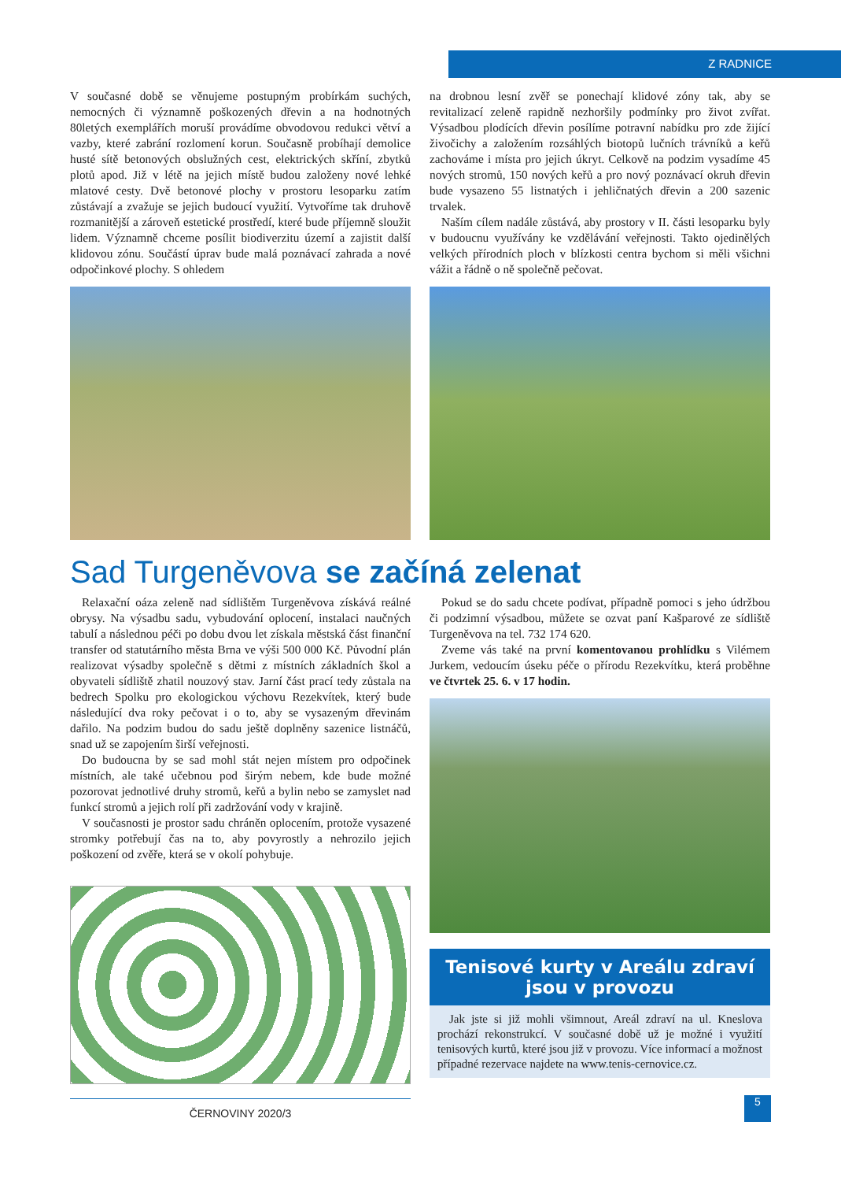Z RADNICE
V současné době se věnujeme postupným probírkám suchých, nemocných či významně poškozených dřevin a na hodnotných 80letých exemplářích moruší provádíme obvodovou redukci větví a vazby, které zabrání rozlomení korun. Současně probíhají demolice husté sítě betonových obslužných cest, elektrických skříní, zbytků plotů apod. Již v létě na jejich místě budou založeny nové lehké mlatové cesty. Dvě betonové plochy v prostoru lesoparku zatím zůstávají a zvažuje se jejich budoucí využití. Vytvoříme tak druhově rozmanitější a zároveň estetické prostředí, které bude příjemně sloužit lidem. Významně chceme posílit biodiverzitu území a zajistit další klidovou zónu. Součástí úprav bude malá poznávací zahrada a nové odpočinkové plochy. S ohledem
na drobnou lesní zvěř se ponechají klidové zóny tak, aby se revitalizací zeleně rapidně nezhoršily podmínky pro život zvířat. Výsadbou plodících dřevin posílíme potravní nabídku pro zde žijící živočichy a založením rozsáhlých biotopů lučních trávníků a keřů zachováme i místa pro jejich úkryt. Celkově na podzim vysadíme 45 nových stromů, 150 nových keřů a pro nový poznávací okruh dřevin bude vysazeno 55 listnatých i jehličnatých dřevin a 200 sazenic trvalek.
Naším cílem nadále zůstává, aby prostory v II. části lesoparku byly v budoucnu využívány ke vzdělávání veřejnosti. Takto ojedinělých velkých přírodních ploch v blízkosti centra bychom si měli všichni vážit a řádně o ně společně pečovat.
Sad Turgeněvova se začíná zelenat
Relaxační oáza zeleně nad sídlištěm Turgeněvova získává reálné obrysy. Na výsadbu sadu, vybudování oplocení, instalaci naučných tabulí a následnou péči po dobu dvou let získala městská část finanční transfer od statutárního města Brna ve výši 500 000 Kč. Původní plán realizovat výsadby společně s dětmi z místních základních škol a obyvateli sídliště zhatil nouzový stav. Jarní část prací tedy zůstala na bedrech Spolku pro ekologickou výchovu Rezekvítek, který bude následující dva roky pečovat i o to, aby se vysazeným dřevinám dařilo. Na podzim budou do sadu ještě doplněny sazenice listnáčů, snad už se zapojením širší veřejnosti.
Do budoucna by se sad mohl stát nejen místem pro odpočinek místních, ale také učebnou pod širým nebem, kde bude možné pozorovat jednotlivé druhy stromů, keřů a bylin nebo se zamyslet nad funkcí stromů a jejich rolí při zadržování vody v krajině.
V současnosti je prostor sadu chráněn oplocením, protože vysazené stromky potřebují čas na to, aby povyrostly a nehrozilo jejich poškození od zvěře, která se v okolí pohybuje.
Pokud se do sadu chcete podívat, případně pomoci s jeho údržbou či podzimní výsadbou, můžete se ozvat paní Kašparové ze sídliště Turgeněvova na tel. 732 174 620.
Zveme vás také na první komentovanou prohlídku s Vilémem Jurkem, vedoucím úseku péče o přírodu Rezekvítku, která proběhne ve čtvrtek 25. 6. v 17 hodin.
Tenisové kurty v Areálu zdraví
jsou v provozu
Jak jste si již mohli všimnout, Areál zdraví na ul. Kneslova prochází rekonstrukcí. V současné době už je možné i využití tenisových kurtů, které jsou již v provozu. Více informací a možnost případné rezervace najdete na www.tenis-cernovice.cz.
ČERNOVINY 2020/3
5